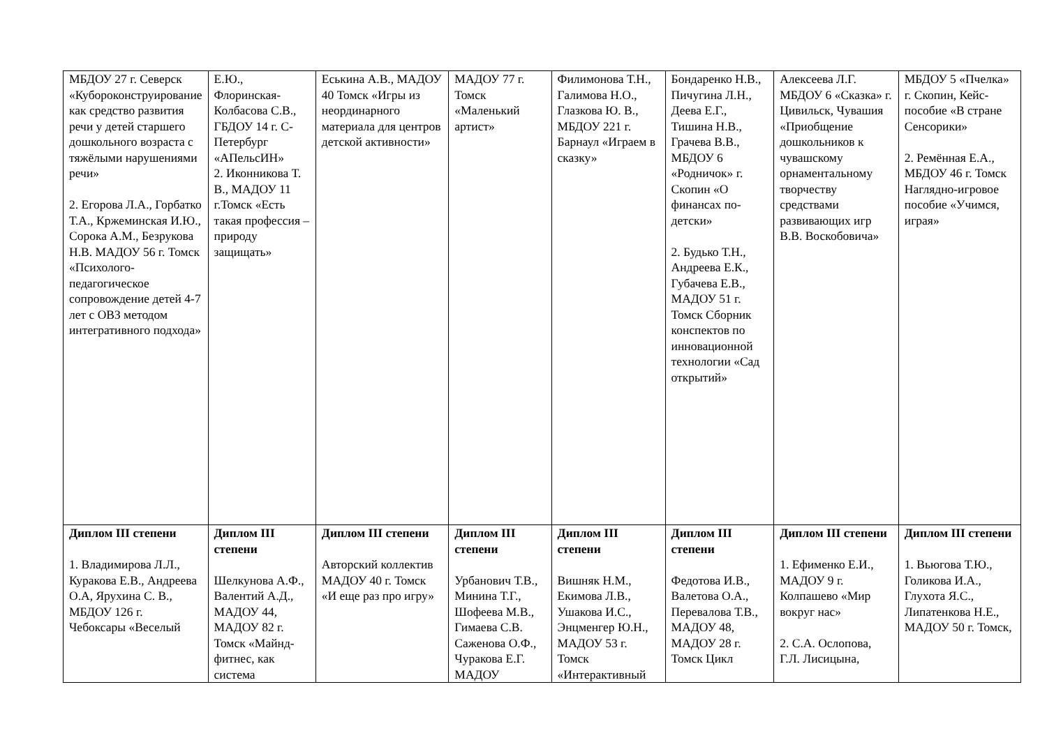| МБДОУ 27 г. Северск «Кубороконструирование как средство развития речи у детей старшего дошкольного возраста с тяжёлыми нарушениями речи» 2. Егорова Л.А., Горбатко Т.А., Кржеминская И.Ю., Сорока А.М., Безрукова Н.В. МАДОУ 56 г. Томск «Психолого-педагогическое сопровождение детей 4-7 лет с ОВЗ методом интегративного подхода» | Е.Ю., Флоринская-Колбасова С.В., ГБДОУ 14 г. С-Петербург «АПельсИН» 2. Иконникова Т. В., МАДОУ 11 г.Томск «Есть такая профессия – природу защищать» | Еськина А.В., МАДОУ 40 Томск «Игры из неординарного материала для центров детской активности» | МАДОУ 77 г. Томск «Маленький артист» | Филимонова Т.Н., Галимова Н.О., Глазкова Ю. В., МБДОУ 221 г. Барнаул «Играем в сказку» | Бондаренко Н.В., Пичугина Л.Н., Деева Е.Г., Тишина Н.В., Грачева В.В., МБДОУ 6 «Родничок» г. Скопин «О финансах по-детски» 2. Будько Т.Н., Андреева Е.К., Губачева Е.В., МАДОУ 51 г. Томск Сборник конспектов по инновационной технологии «Сад открытий» | Алексеева Л.Г. МБДОУ 6 «Сказка» г. Цивильск, Чувашия «Приобщение дошкольников к чувашскому орнаментальному творчеству средствами развивающих игр В.В. Воскобовича» | МБДОУ 5 «Пчелка» г. Скопин, Кейс-пособие «В стране Сенсорики» 2. Ремённая Е.А., МБДОУ 46 г. Томск Наглядно-игровое пособие «Учимся, играя» |
| Диплом III степени 1. Владимирова Л.Л., Куракова Е.В., Андреева О.А, Ярухина С. В., МБДОУ 126 г. Чебоксары «Веселый | Диплом III степени Шелкунова А.Ф., Валентий А.Д., МАДОУ 44, МАДОУ 82 г. Томск «Майнд-фитнес, как система | Диплом III степени Авторский коллектив МАДОУ 40 г. Томск «И еще раз про игру» | Диплом III степени Урбанович Т.В., Минина Т.Г., Шофеева М.В., Гимаева С.В. Саженова О.Ф., Чуракова Е.Г. МАДОУ | Диплом III степени Вишняк Н.М., Екимова Л.В., Ушакова И.С., Энцменгер Ю.Н., МАДОУ 53 г. Томск «Интерактивный | Диплом III степени Федотова И.В., Валетова О.А., Перевалова Т.В., МАДОУ 48, МАДОУ 28 г. Томск Цикл | Диплом III степени 1. Ефименко Е.И., МАДОУ 9 г. Колпашево «Мир вокруг нас» 2. С.А. Ослопова, Г.Л. Лисицына, | Диплом III степени 1. Вьюгова Т.Ю., Голикова И.А., Глухота Я.С., Липатенкова Н.Е., МАДОУ 50 г. Томск, |